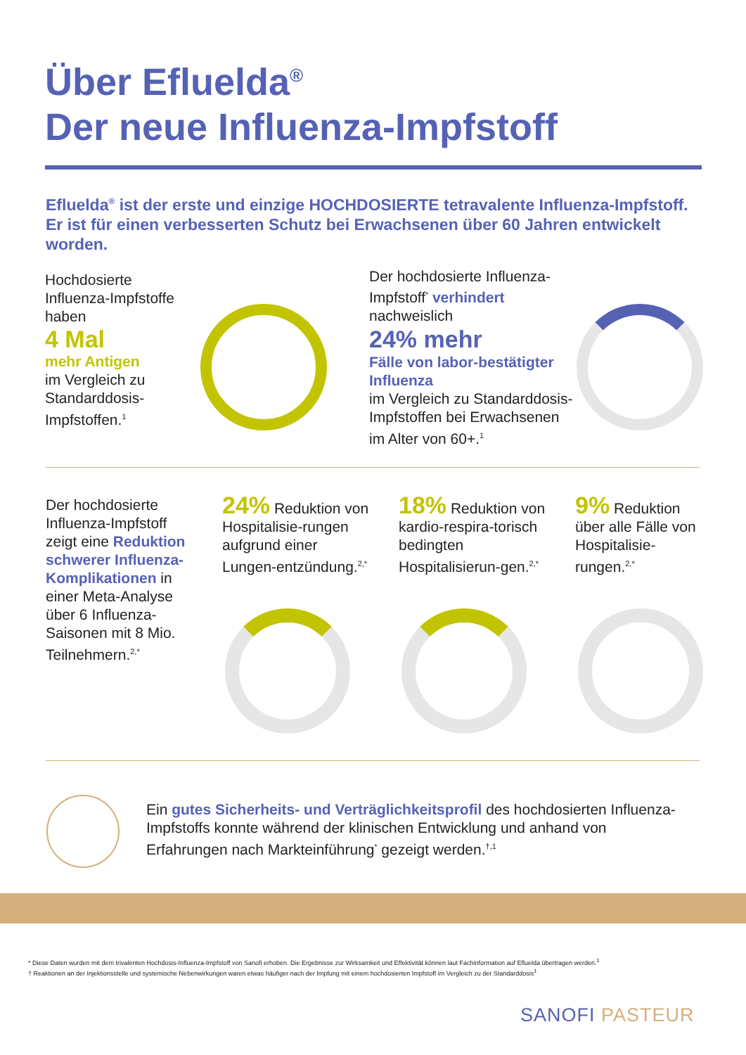Über Efluelda<sup>®</sup>
Der neue Influenza-Impfstoff
Efluelda<sup>®</sup> ist der erste und einzige HOCHDOSIERTE tetravalente Influenza-Impfstoff. Er ist für einen verbesserten Schutz bei Erwachsenen über 60 Jahren entwickelt worden.
Hochdosierte Influenza-Impfstoffe haben
4 Mal
mehr Antigen
im Vergleich zu Standarddosis-Impfstoffen.<sup>1</sup>
Der hochdosierte Influenza-Impfstoff<sup>*</sup> verhindert nachweislich
24% mehr
Fälle von labor-bestätigter Influenza
im Vergleich zu Standarddosis-Impfstoffen bei Erwachsenen im Alter von 60+.<sup>1</sup>
Der hochdosierte Influenza-Impfstoff zeigt eine Reduktion schwerer Influenza-Komplikationen in einer Meta-Analyse über 6 Influenza-Saisonen mit 8 Mio. Teilnehmern.<sup>2,*</sup>
24% Reduktion von Hospitalisie-rungen aufgrund einer Lungen-entzündung.<sup>2,*</sup>
18% Reduktion von kardio-respira-torisch bedingten Hospitalisierun-gen.<sup>2,*</sup>
9% Reduktion über alle Fälle von Hospitalisie-rungen.<sup>2,*</sup>
Ein gutes Sicherheits- und Verträglichkeitsprofil des hochdosierten Influenza-Impfstoffs konnte während der klinischen Entwicklung und anhand von Erfahrungen nach Markteinführung<sup>*</sup> gezeigt werden.<sup>†,1</sup>
* Diese Daten wurden mit dem trivalenten Hochdosis-Influenza-Impfstoff von Sanofi erhoben. Die Ergebnisse zur Wirksamkeit und Effektivität können laut Fachinformation auf Efluelda übertragen werden.<sup>1</sup>
† Reaktionen an der Injektionsstelle und systemische Nebenwirkungen waren etwas häufiger nach der Impfung mit einem hochdosierten Impfstoff im Vergleich zu der Standarddosis<sup>1</sup>
SANOFI PASTEUR